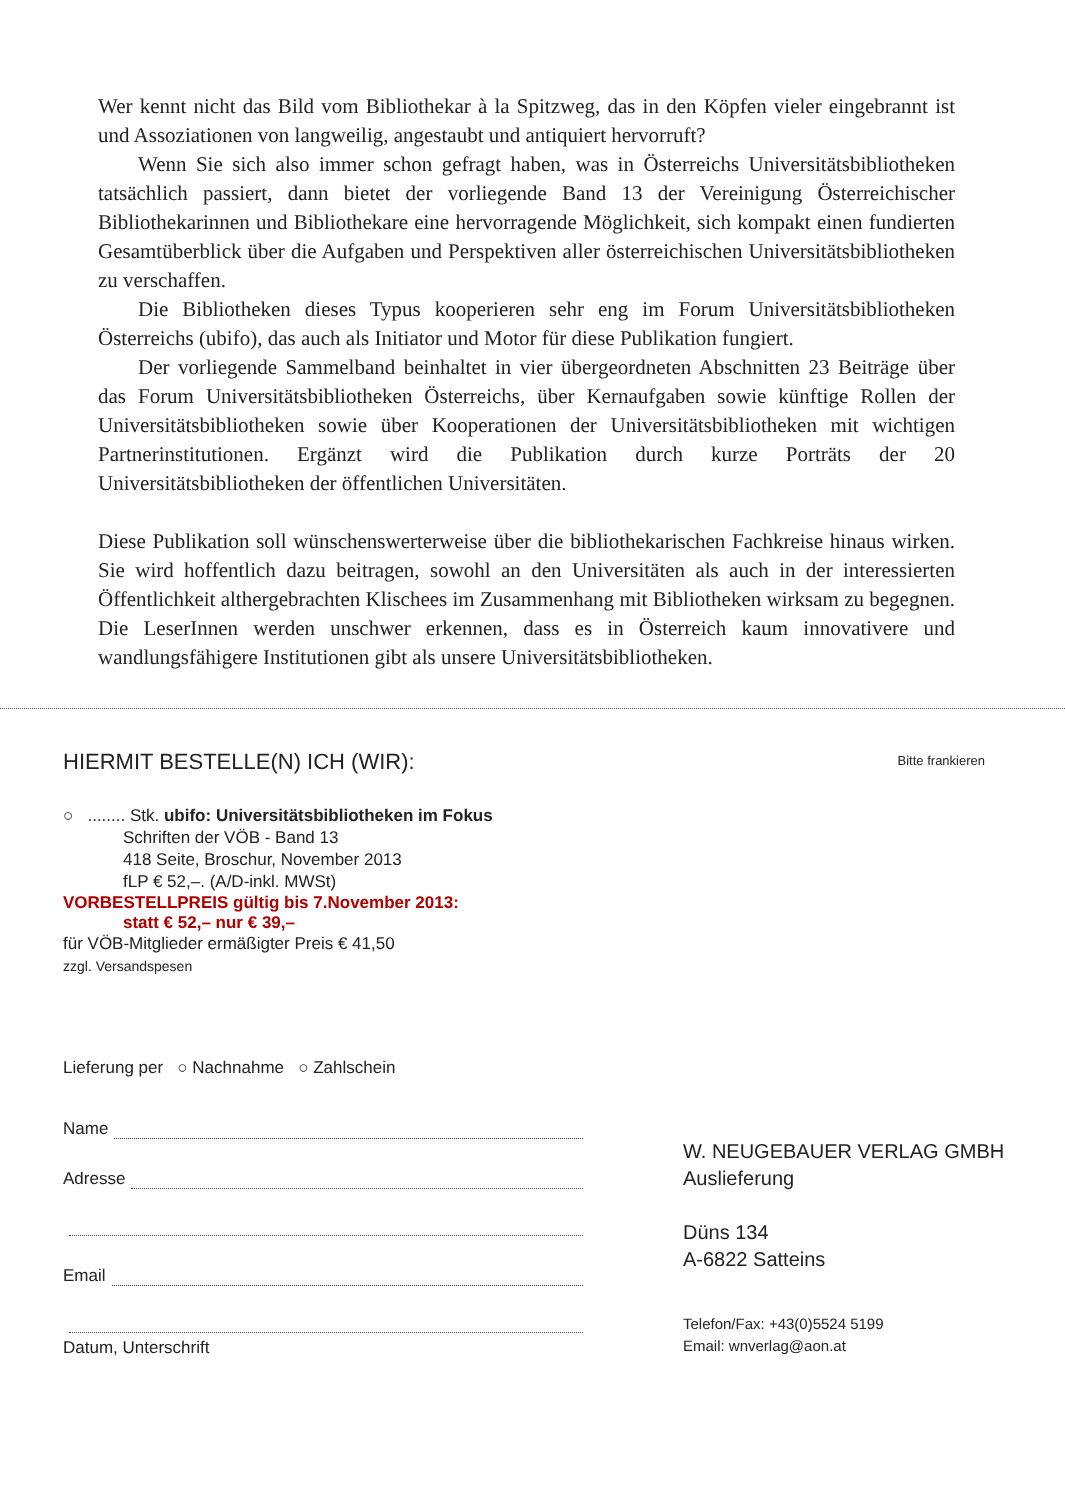Wer kennt nicht das Bild vom Bibliothekar à la Spitzweg, das in den Köpfen vieler eingebrannt ist und Assoziationen von langweilig, angestaubt und antiquiert hervorruft?
Wenn Sie sich also immer schon gefragt haben, was in Österreichs Universitätsbibliotheken tatsächlich passiert, dann bietet der vorliegende Band 13 der Vereinigung Österreichischer Bibliothekarinnen und Bibliothekare eine hervorragende Möglichkeit, sich kompakt einen fundierten Gesamtüberblick über die Aufgaben und Perspektiven aller österreichischen Universitätsbibliotheken zu verschaffen.
Die Bibliotheken dieses Typus kooperieren sehr eng im Forum Universitätsbibliotheken Österreichs (ubifo), das auch als Initiator und Motor für diese Publikation fungiert.
Der vorliegende Sammelband beinhaltet in vier übergeordneten Abschnitten 23 Beiträge über das Forum Universitätsbibliotheken Österreichs, über Kernaufgaben sowie künftige Rollen der Universitätsbibliotheken sowie über Kooperationen der Universitätsbibliotheken mit wichtigen Partnerinstitutionen. Ergänzt wird die Publikation durch kurze Porträts der 20 Universitätsbibliotheken der öffentlichen Universitäten.
Diese Publikation soll wünschenswerterweise über die bibliothekarischen Fachkreise hinaus wirken. Sie wird hoffentlich dazu beitragen, sowohl an den Universitäten als auch in der interessierten Öffentlichkeit althergebrachten Klischees im Zusammenhang mit Bibliotheken wirksam zu begegnen. Die LeserInnen werden unschwer erkennen, dass es in Österreich kaum innovativere und wandlungsfähigere Institutionen gibt als unsere Universitätsbibliotheken.
HIERMIT BESTELLE(N) ICH (WIR):
○ ........ Stk. ubifo: Universitätsbibliotheken im Fokus
Schriften der VÖB - Band 13
418 Seite, Broschur, November 2013
fLP € 52,–. (A/D-inkl. MWSt)
VORBESTELLPREIS gültig bis 7.November 2013:
statt € 52,– nur € 39,–
für VÖB-Mitglieder ermäßigter Preis € 41,50
zzgl. Versandspesen
Lieferung per ○ Nachnahme ○ Zahlschein
Name
Adresse
Email
Datum, Unterschrift
Bitte frankieren
W. NEUGEBAUER VERLAG GMBH
Auslieferung
Düns 134
A-6822 Satteins
Telefon/Fax: +43(0)5524 5199
Email: wnverlag@aon.at